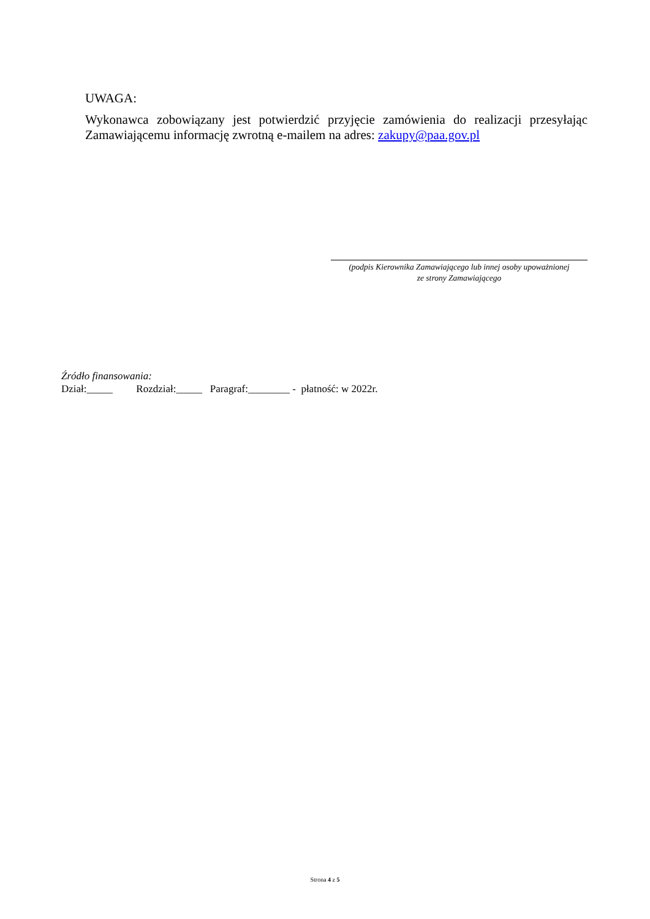UWAGA:
Wykonawca zobowiązany jest potwierdzić przyjęcie zamówienia do realizacji przesyłając Zamawiającemu informację zwrotną e-mailem na adres: zakupy@paa.gov.pl
(podpis Kierownika Zamawiającego lub innej osoby upoważnionej
ze strony Zamawiającego
Źródło finansowania:
Dział:_____ Rozdział:_____ Paragraf:________ - płatność: w 2022r.
Strona 4 z 5